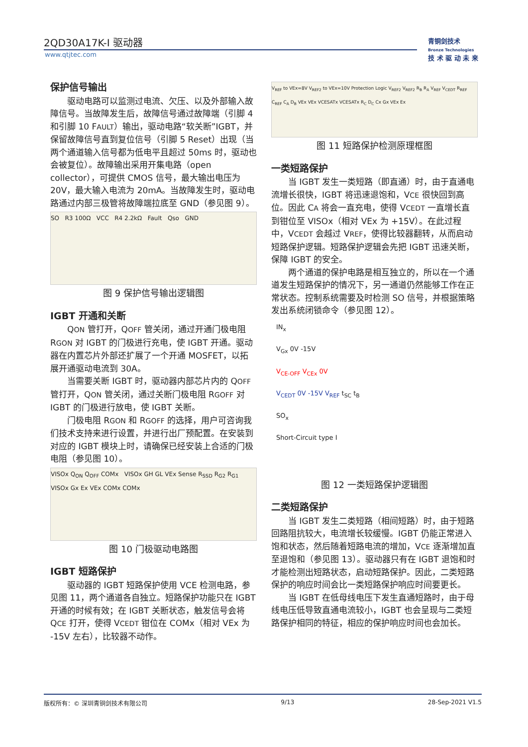2QD30A17K-I 驱动器
www.qtjtec.com
青铜剑技术
Bronze Technologies
技 术 驱 动 未 来
保护信号输出
驱动电路可以监测过电流、欠压、以及外部输入故障信号。当故障发生后，故障信号通过故障端（引脚 4 和引脚 10 FAULT）输出，驱动电路“软关断”IGBT，并保留故障信号直到复位信号（引脚 5 Reset）出现（当两个通道输入信号都为低电平且超过 50ms 时，驱动也会被复位）。故障输出采用开集电路（open collector），可提供 CMOS 信号，最大输出电压为 20V，最大输入电流为 20mA。当故障发生时，驱动电路通过内部三极管将故障端拉底至 GND（参见图 9）。
SO R3 100Ω VCC R4 2.2kΩ Fault Qso GND
图 9 保护信号输出逻辑图
IGBT 开通和关断
QON 管打开，QOFF 管关闭，通过开通门极电阻 RGON 对 IGBT 的门极进行充电，使 IGBT 开通。驱动器在内置芯片外部还扩展了一个开通 MOSFET，以拓展开通驱动电流到 30A。
当需要关断 IGBT 时，驱动器内部芯片内的 QOFF 管打开，QON 管关闭，通过关断门极电阻 RGOFF 对 IGBT 的门极进行放电，使 IGBT 关断。
门极电阻 RGON 和 RGOFF 的选择，用户可咨询我们技术支持来进行设置，并进行出厂预配置。在安装到对应的 IGBT 模块上时，请确保已经安装上合适的门极电阻（参见图 10）。
VISOx Q<sub>ON</sub> Q<sub>OFF</sub> COMx VISOx GH GL VEx Sense R<sub>SSD</sub> R<sub>G2</sub> R<sub>G1</sub> VISOx Gx Ex VEx COMx COMx
图 10 门极驱动电路图
IGBT 短路保护
驱动器的 IGBT 短路保护使用 VCE 检测电路，参见图 11，两个通道各自独立。短路保护功能只在 IGBT 开通的时候有效；在 IGBT 关断状态，触发信号会将 QCE 打开，使得 VCEDT 钳位在 COMx（相对 VEx 为 -15V 左右），比较器不动作。
V<sub>REF</sub> to VEx=8V V<sub>REF2</sub> to VEx=10V Protection Logic V<sub>REF2</sub> V<sub>REF2</sub> R<sub>B</sub> R<sub>A</sub> V<sub>REF</sub> V<sub>CEDT</sub> R<sub>REF</sub> C<sub>REF</sub> C<sub>A</sub> D<sub>B</sub> VEx VEx VCESATx VCESATx R<sub>C</sub> D<sub>C</sub> Cx Gx VEx Ex
图 11 短路保护检测原理框图
一类短路保护
当 IGBT 发生一类短路（即直通）时，由于直通电流增长很快，IGBT 将迅速退饱和，VCE 很快回到高位。因此 CA 将会一直充电，使得 VCEDT 一直增长直到钳位至 VISOx（相对 VEx 为 +15V）。在此过程中，VCEDT 会越过 VREF，使得比较器翻转，从而启动短路保护逻辑。短路保护逻辑会先把 IGBT 迅速关断，保障 IGBT 的安全。
两个通道的保护电路是相互独立的，所以在一个通道发生短路保护的情况下，另一通道仍然能够工作在正常状态。控制系统需要及时检测 SO 信号，并根据策略发出系统闭锁命令（参见图 12）。
IN<sub>x</sub>
V<sub>Gx</sub> 0V -15V
V<sub>CE-OFF</sub> V<sub>CEx</sub> 0V
V<sub>CEDT</sub> 0V -15V V<sub>REF</sub> t<sub>SC</sub> t<sub>B</sub>
SO<sub>x</sub>
Short-Circuit type I
图 12 一类短路保护逻辑图
二类短路保护
当 IGBT 发生二类短路（相间短路）时，由于短路回路阻抗较大，电流增长较缓慢。IGBT 仍能正常进入饱和状态，然后随着短路电流的增加，VCE 逐渐增加直至退饱和（参见图 13）。驱动器只有在 IGBT 退饱和时才能检测出短路状态，启动短路保护。因此，二类短路保护的响应时间会比一类短路保护响应时间要更长。
当 IGBT 在低母线电压下发生直通短路时，由于母线电压低导致直通电流较小，IGBT 也会呈现与二类短路保护相同的特征，相应的保护响应时间也会加长。
版权所有：© 深圳青铜剑技术有限公司 9/13 28-Sep-2021 V1.5